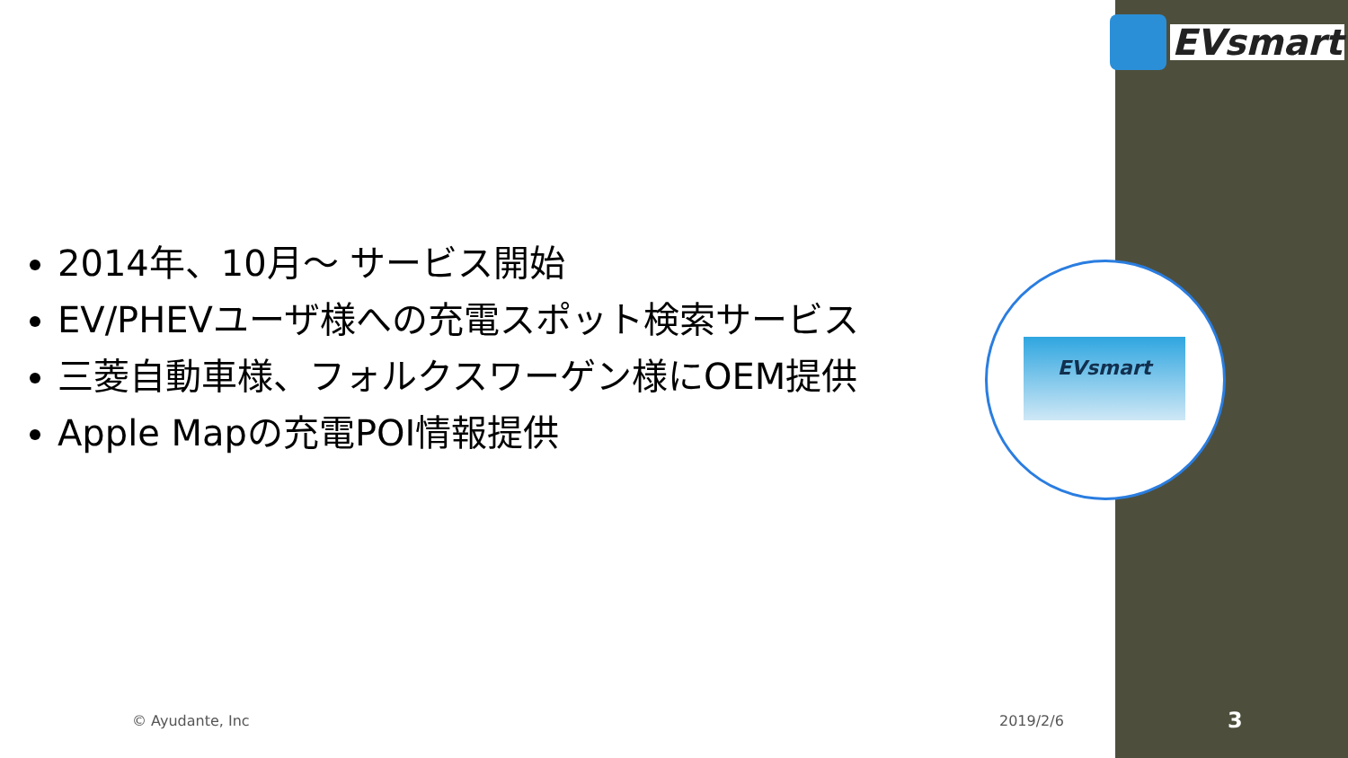EVsmart
2014年、10月～ サービス開始
EV/PHEVユーザ様への充電スポット検索サービス
三菱自動車様、フォルクスワーゲン様にOEM提供
Apple Mapの充電POI情報提供
EVsmart
© Ayudante, Inc 2019/2/6 3